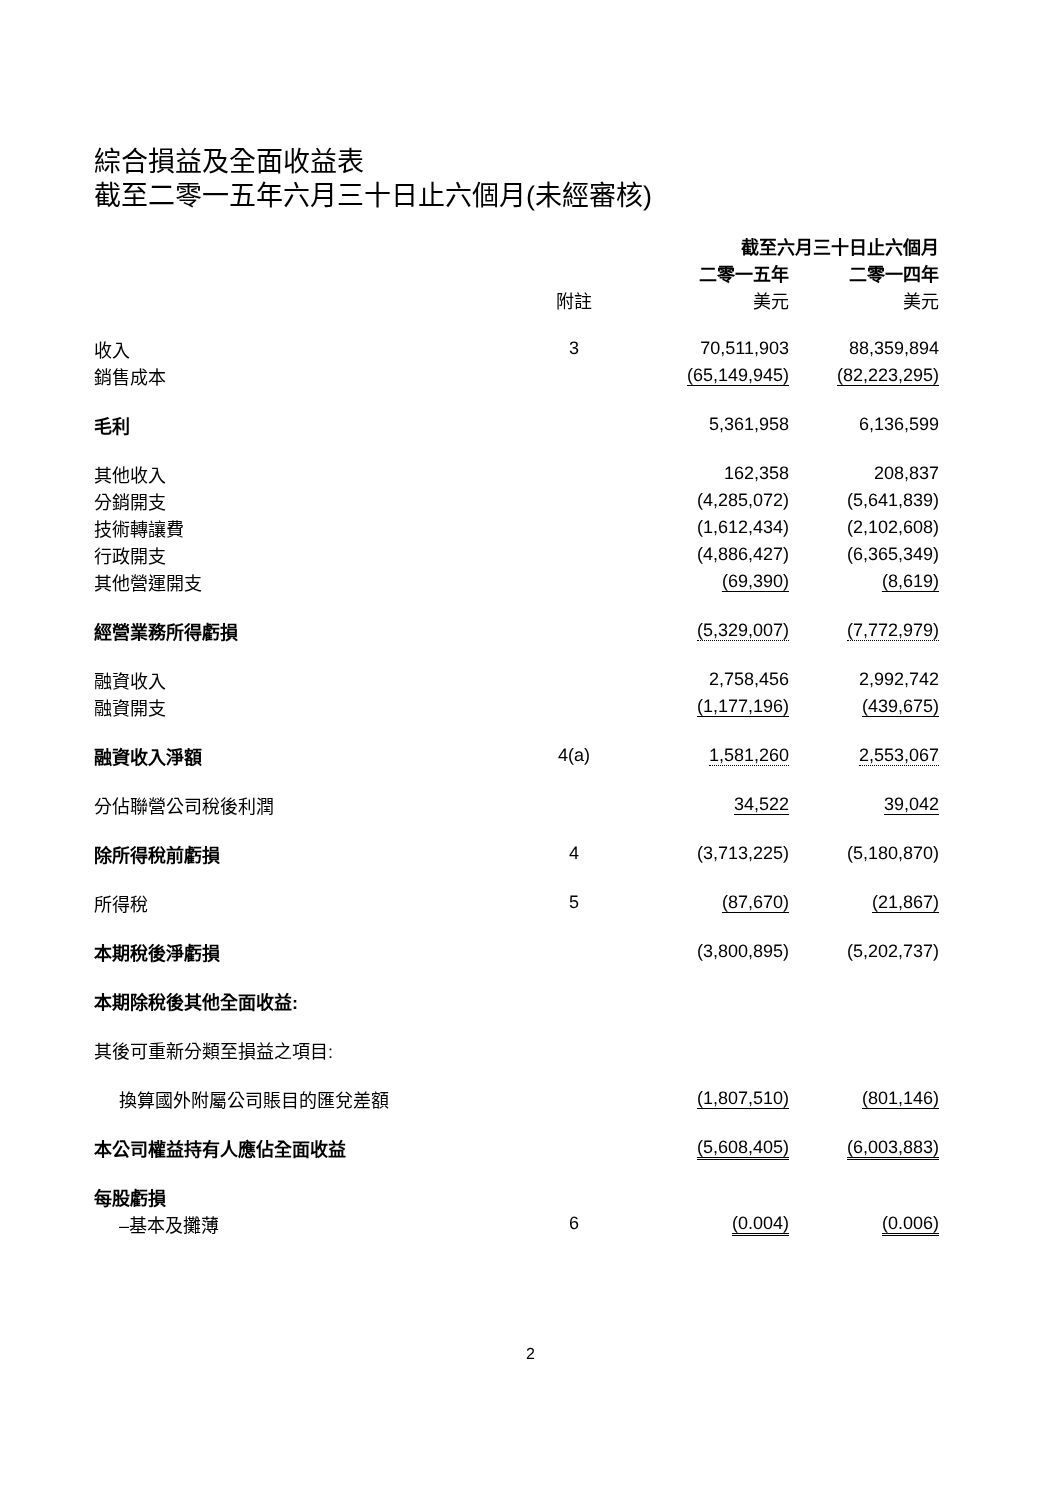綜合損益及全面收益表
截至二零一五年六月三十日止六個月(未經審核)
| | | 截至六月三十日止六個月 | |
| --- | --- | --- | --- |
| | | 二零一五年 | 二零一四年 |
| | 附註 | 美元 | 美元 |
| 收入 | 3 | 70,511,903 | 88,359,894 |
| 銷售成本 | | (65,149,945) | (82,223,295) |
| 毛利 | | 5,361,958 | 6,136,599 |
| 其他收入 | | 162,358 | 208,837 |
| 分銷開支 | | (4,285,072) | (5,641,839) |
| 技術轉讓費 | | (1,612,434) | (2,102,608) |
| 行政開支 | | (4,886,427) | (6,365,349) |
| 其他營運開支 | | (69,390) | (8,619) |
| 經營業務所得虧損 | | (5,329,007) | (7,772,979) |
| 融資收入 | | 2,758,456 | 2,992,742 |
| 融資開支 | | (1,177,196) | (439,675) |
| 融資收入淨額 | 4(a) | 1,581,260 | 2,553,067 |
| 分佔聯營公司稅後利潤 | | 34,522 | 39,042 |
| 除所得稅前虧損 | 4 | (3,713,225) | (5,180,870) |
| 所得稅 | 5 | (87,670) | (21,867) |
| 本期稅後淨虧損 | | (3,800,895) | (5,202,737) |
| 本期除稅後其他全面收益: | | | |
| 其後可重新分類至損益之項目: | | | |
| 換算國外附屬公司賬目的匯兌差額 | | (1,807,510) | (801,146) |
| 本公司權益持有人應佔全面收益 | | (5,608,405) | (6,003,883) |
| 每股虧損 | | | |
| –基本及攤薄 | 6 | (0.004) | (0.006) |
2